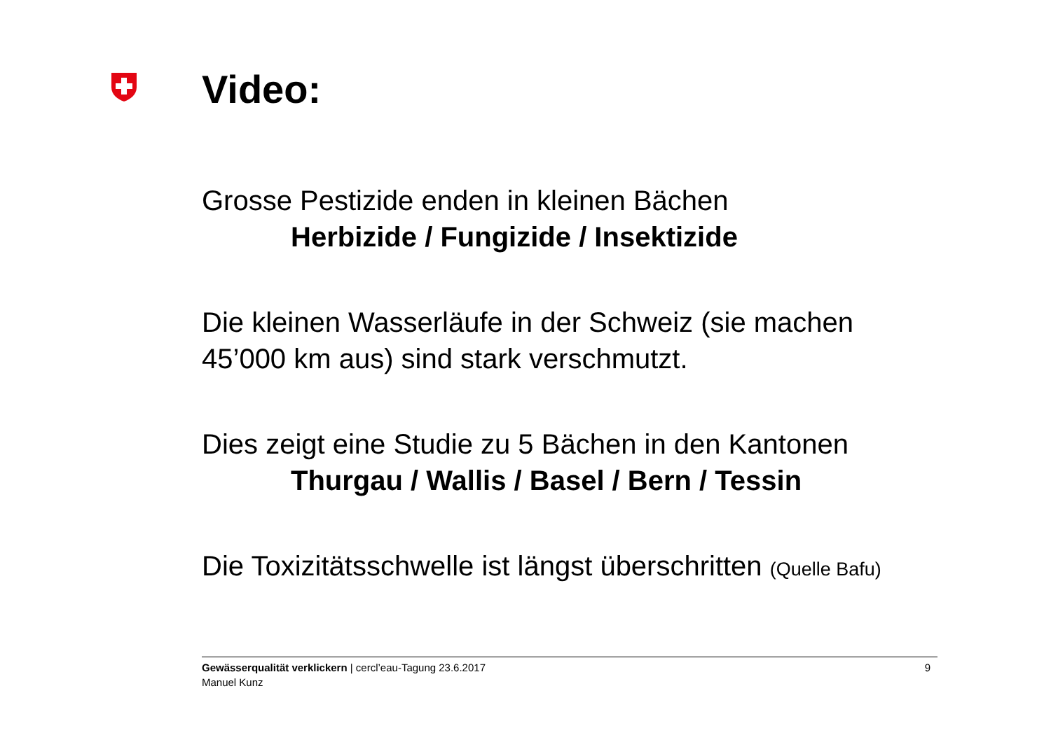Video:
Grosse Pestizide enden in kleinen Bächen
Herbizide / Fungizide / Insektizide
Die kleinen Wasserläufe in der Schweiz (sie machen 45’000 km aus) sind stark verschmutzt.
Dies zeigt eine Studie zu 5 Bächen in den Kantonen
Thurgau / Wallis / Basel / Bern / Tessin
Die Toxizitätsschwelle ist längst überschritten (Quelle Bafu)
Gewässerqualität verklickern | cercl’eau-Tagung 23.6.2017
Manuel Kunz
9